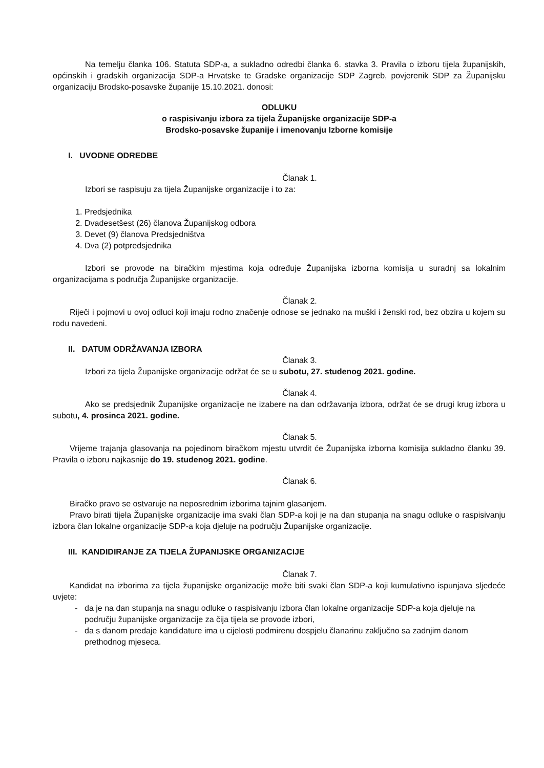Na temelju članka 106. Statuta SDP-a, a sukladno odredbi članka 6. stavka 3. Pravila o izboru tijela županijskih, općinskih i gradskih organizacija SDP-a Hrvatske te Gradske organizacije SDP Zagreb, povjerenik SDP za Županijsku organizaciju Brodsko-posavske županije 15.10.2021. donosi:
ODLUKU
o raspisivanju izbora za tijela Županijske organizacije SDP-a
Brodsko-posavske županije i imenovanju Izborne komisije
I. UVODNE ODREDBE
Članak 1.
Izbori se raspisuju za tijela Županijske organizacije i to za:
1. Predsjednika
2. Dvadesetšest (26) članova Županijskog odbora
3. Devet (9) članova Predsjedništva
4. Dva (2) potpredsjednika
Izbori se provode na biračkim mjestima koja određuje Županijska izborna komisija u suradnj sa lokalnim organizacijama s područja Županijske organizacije.
Članak 2.
Riječi i pojmovi u ovoj odluci koji imaju rodno značenje odnose se jednako na muški i ženski rod, bez obzira u kojem su rodu navedeni.
II. DATUM ODRŽAVANJA IZBORA
Članak 3.
Izbori za tijela Županijske organizacije održat će se u subotu, 27. studenog 2021. godine.
Članak 4.
Ako se predsjednik Županijske organizacije ne izabere na dan održavanja izbora, održat će se drugi krug izbora u subotu, 4. prosinca 2021. godine.
Članak 5.
Vrijeme trajanja glasovanja na pojedinom biračkom mjestu utvrdit će Županijska izborna komisija sukladno članku 39. Pravila o izboru najkasnije do 19. studenog 2021. godine.
Članak 6.
Biračko pravo se ostvaruje na neposrednim izborima tajnim glasanjem.
Pravo birati tijela Županijske organizacije ima svaki član SDP-a koji je na dan stupanja na snagu odluke o raspisivanju izbora član lokalne organizacije SDP-a koja djeluje na području Županijske organizacije.
III. KANDIDIRANJE ZA TIJELA ŽUPANIJSKE ORGANIZACIJE
Članak 7.
Kandidat na izborima za tijela županijske organizacije može biti svaki član SDP-a koji kumulativno ispunjava sljedeće uvjete:
da je na dan stupanja na snagu odluke o raspisivanju izbora član lokalne organizacije SDP-a koja djeluje na području županijske organizacije za čija tijela se provode izbori,
da s danom predaje kandidature ima u cijelosti podmirenu dospjelu članarinu zaključno sa zadnjim danom prethodnog mjeseca.